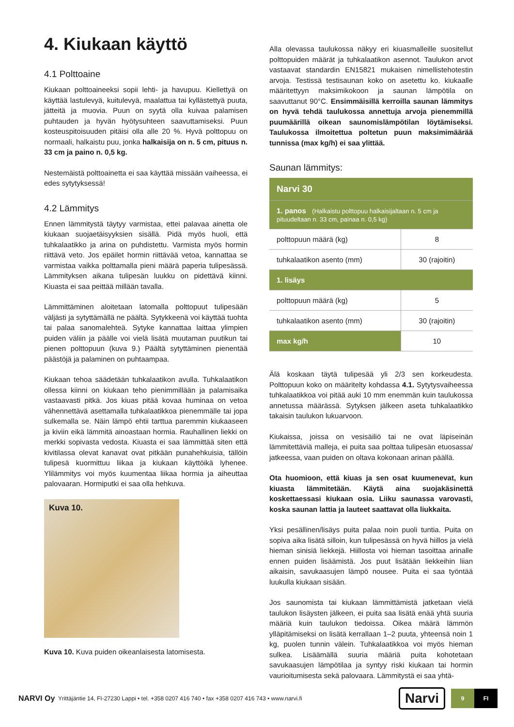4. Kiukaan käyttö
4.1 Polttoaine
Kiukaan polttoaineeksi sopii lehti- ja havupuu. Kiellettyä on käyttää lastulevyä, kuitulevyä, maalattua tai kyllästettyä puuta, jätteitä ja muovia. Puun on syytä olla kuivaa palamisen puhtauden ja hyvän hyötysuhteen saavuttamiseksi. Puun kosteuspitoisuuden pitäisi olla alle 20 %. Hyvä polttopuu on normaali, halkaistu puu, jonka halkaisija on n. 5 cm, pituus n. 33 cm ja paino n. 0,5 kg.
Nestemäistä polttoainetta ei saa käyttää missään vaiheessa, ei edes sytytyksessä!
4.2 Lämmitys
Ennen lämmitystä täytyy varmistaa, ettei palavaa ainetta ole kiukaan suojaetäisyyksien sisällä. Pidä myös huoli, että tuhkalaatikko ja arina on puhdistettu. Varmista myös hormin riittävä veto. Jos epäilet hormin riittävää vetoa, kannattaa se varmistaa vaikka polttamalla pieni määrä paperia tulipesässä. Lämmityksen aikana tulipesän luukku on pidettävä kiinni. Kiuasta ei saa peittää millään tavalla.
Lämmittäminen aloitetaan latomalla polttopuut tulipesään väljästi ja sytyttämällä ne päältä. Sytykkeenä voi käyttää tuohta tai palaa sanomalehteä. Sytyke kannattaa laittaa ylimpien puiden väliin ja päälle voi vielä lisätä muutaman puutikun tai pienen polttopuun (kuva 9.) Päältä sytyttäminen pienentää päästöjä ja palaminen on puhtaampaa.
Kiukaan tehoa säädetään tuhkalaatikon avulla. Tuhkalaatikon ollessa kiinni on kiukaan teho pienimmillään ja palamisaika vastaavasti pitkä. Jos kiuas pitää kovaa huminaa on vetoa vähennettävä asettamalla tuhkalaatikkoa pienemmälle tai jopa sulkemalla se. Näin lämpö ehtii tarttua paremmin kiukaaseen ja kiviin eikä lämmitä ainoastaan hormia. Rauhallinen liekki on merkki sopivasta vedosta. Kiuasta ei saa lämmittää siten että kivitilassa olevat kanavat ovat pitkään punahehkuisia, tällöin tulipesä kuormittuu liikaa ja kiukaan käyttöikä lyhenee. Ylilämmitys voi myös kuumentaa liikaa hormia ja aiheuttaa palovaaran. Hormiputki ei saa olla hehkuva.
Kuva 10.
Kuva 10. Kuva puiden oikeanlaisesta latomisesta.
Alla olevassa taulukossa näkyy eri kiuasmalleille suositellut polttopuiden määrät ja tuhkalaatikon asennot. Taulukon arvot vastaavat standardin EN15821 mukaisen nimellistehotestin arvoja. Testissä testisaunan koko on asetettu ko. kiukaalle määritettyyn maksimikokoon ja saunan lämpötila on saavuttanut 90°C. Ensimmäisillä kerroilla saunan lämmitys on hyvä tehdä taulukossa annettuja arvoja pienemmillä puumäärillä oikean saunomislämpötilan löytämiseksi. Taulukossa ilmoitettua poltetun puun maksimimäärää tunnissa (max kg/h) ei saa ylittää.
Saunan lämmitys:
| Narvi 30 | |
| --- | --- |
| 1. panos (Halkaistu polttopuu halkaisijaltaan n. 5 cm ja pituudeltaan n. 33 cm, painaa n. 0,5 kg) | |
| polttopuun määrä (kg) | 8 |
| tuhkalaatikon asento (mm) | 30 (rajoitin) |
| 1. lisäys | |
| polttopuun määrä (kg) | 5 |
| tuhkalaatikon asento (mm) | 30 (rajoitin) |
| max kg/h | 10 |
Älä koskaan täytä tulipesää yli 2/3 sen korkeudesta. Polttopuun koko on määritelty kohdassa 4.1. Sytytysvaiheessa tuhkalaatikkoa voi pitää auki 10 mm enemmän kuin taulukossa annetussa määrässä. Sytyksen jälkeen aseta tuhkalaatikko takaisin taulukon lukuarvoon.
Kiukaissa, joissa on vesisäiliö tai ne ovat läpiseinän lämmitettäviä malleja, ei puita saa polttaa tulipesän etuosassa/ jatkeessa, vaan puiden on oltava kokonaan arinan päällä.
Ota huomioon, että kiuas ja sen osat kuumenevat, kun kiuasta lämmitetään. Käytä aina suojakäsinettä koskettaessasi kiukaan osia. Liiku saunassa varovasti, koska saunan lattia ja lauteet saattavat olla liukkaita.
Yksi pesällinen/lisäys puita palaa noin puoli tuntia. Puita on sopiva aika lisätä silloin, kun tulipesässä on hyvä hiillos ja vielä hieman sinisiä liekkejä. Hiillosta voi hieman tasoittaa arinalle ennen puiden lisäämistä. Jos puut lisätään liekkeihin liian aikaisin, savukaasujen lämpö nousee. Puita ei saa työntää luukulla kiukaan sisään.
Jos saunomista tai kiukaan lämmittämistä jatketaan vielä taulukon lisäysten jälkeen, ei puita saa lisätä enää yhtä suuria määriä kuin taulukon tiedoissa. Oikea määrä lämmön ylläpitämiseksi on lisätä kerrallaan 1–2 puuta, yhteensä noin 1 kg, puolen tunnin välein. Tuhkalaatikkoa voi myös hieman sulkea. Lisäämällä suuria määriä puita kohotetaan savukaasujen lämpötilaa ja syntyy riski kiukaan tai hormin vaurioitumisesta sekä palovaara. Lämmitystä ei saa yhtä-
NARVI Oy Yrittäjäntie 14, FI-27230 Lappi • tel. +358 0207 416 740 • fax +358 0207 416 743 • www.narvi.fi Narvi 9 FI